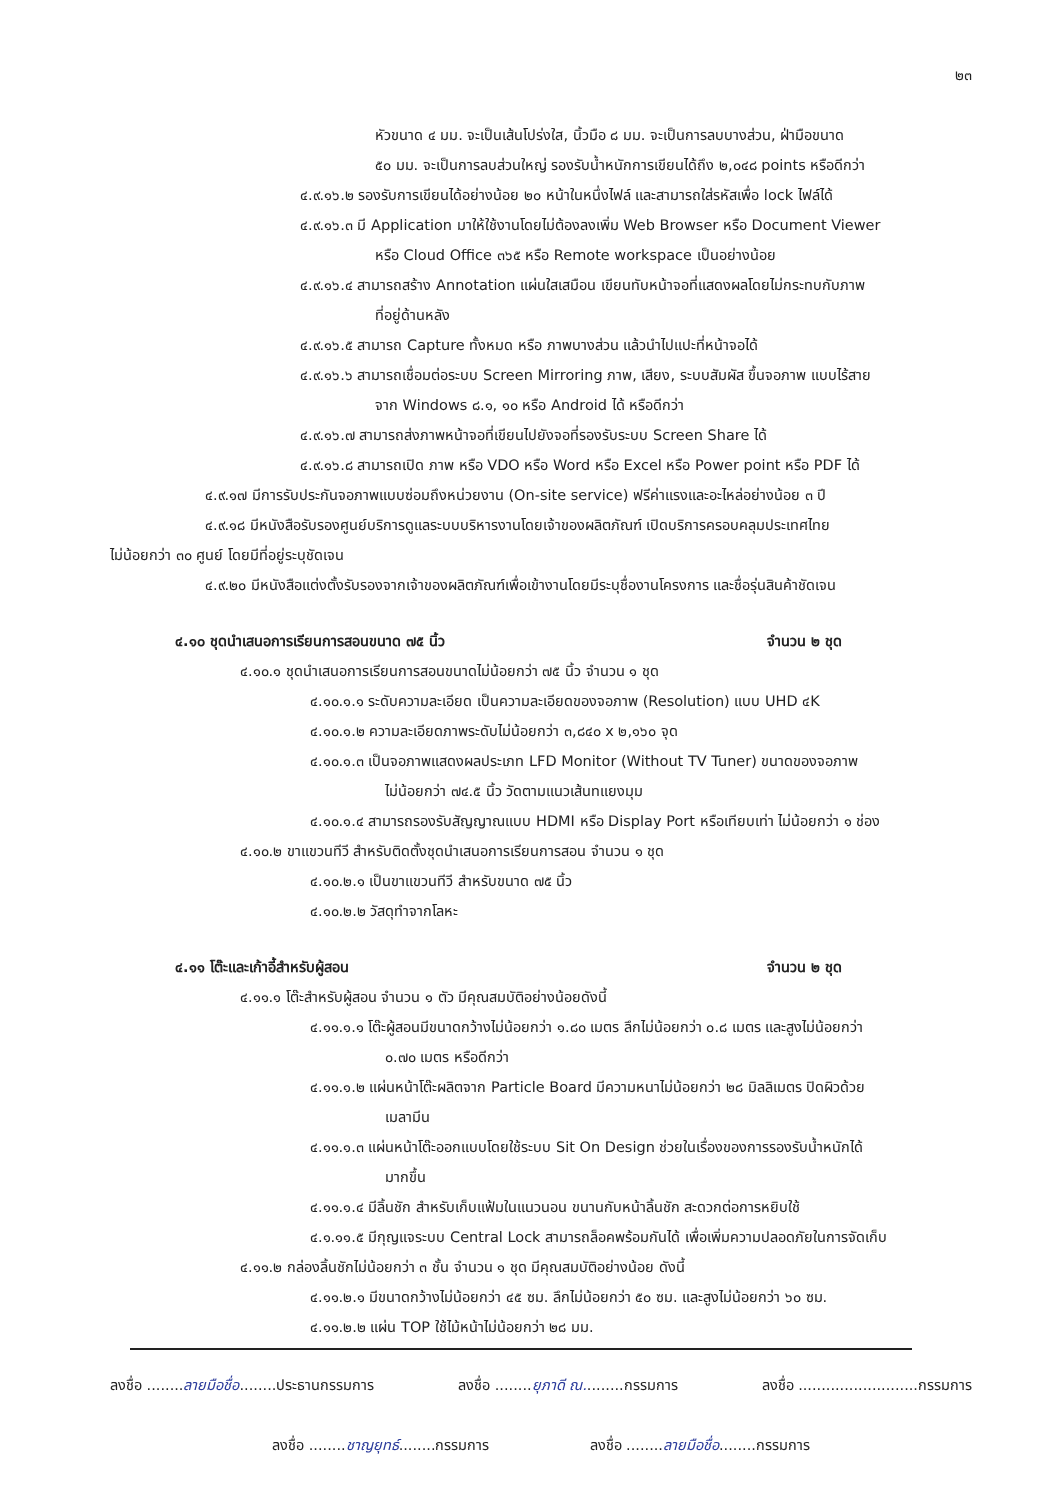๒๓
หัวขนาด ๔ มม. จะเป็นเส้นโปร่งใส, นิ้วมือ ๘ มม. จะเป็นการลบบางส่วน, ฝ่ามือขนาด
๕๐ มม. จะเป็นการลบส่วนใหญ่ รองรับน้ำหนักการเขียนได้ถึง ๒,๐๔๘ points หรือดีกว่า
๔.๙.๑๖.๒ รองรับการเขียนได้อย่างน้อย ๒๐ หน้าในหนึ่งไฟล์ และสามารถใส่รหัสเพื่อ lock ไฟล์ได้
๔.๙.๑๖.๓ มี Application มาให้ใช้งานโดยไม่ต้องลงเพิ่ม Web Browser หรือ Document Viewer
หรือ Cloud Office ๓๖๕ หรือ Remote workspace เป็นอย่างน้อย
๔.๙.๑๖.๔ สามารถสร้าง Annotation แผ่นใสเสมือน เขียนทับหน้าจอที่แสดงผลโดยไม่กระทบกับภาพ
ที่อยู่ด้านหลัง
๔.๙.๑๖.๕ สามารถ Capture ทั้งหมด หรือ ภาพบางส่วน แล้วนำไปแปะที่หน้าจอได้
๔.๙.๑๖.๖ สามารถเชื่อมต่อระบบ Screen Mirroring ภาพ, เสียง, ระบบสัมผัส ขึ้นจอภาพ แบบไร้สาย
จาก Windows ๘.๑, ๑๐ หรือ Android ได้ หรือดีกว่า
๔.๙.๑๖.๗ สามารถส่งภาพหน้าจอที่เขียนไปยังจอที่รองรับระบบ Screen Share ได้
๔.๙.๑๖.๘ สามารถเปิด ภาพ หรือ VDO หรือ Word หรือ Excel หรือ Power point หรือ PDF ได้
๔.๙.๑๗ มีการรับประกันจอภาพแบบซ่อมถึงหน่วยงาน (On-site service) ฟรีค่าแรงและอะไหล่อย่างน้อย ๓ ปี
๔.๙.๑๘ มีหนังสือรับรองศูนย์บริการดูแลระบบบริหารงานโดยเจ้าของผลิตภัณฑ์ เปิดบริการครอบคลุมประเทศไทย
ไม่น้อยกว่า ๓๐ ศูนย์ โดยมีที่อยู่ระบุชัดเจน
๔.๙.๒๐ มีหนังสือแต่งตั้งรับรองจากเจ้าของผลิตภัณฑ์เพื่อเข้างานโดยมีระบุชื่องานโครงการ และชื่อรุ่นสินค้าชัดเจน
๔.๑๐ ชุดนำเสนอการเรียนการสอนขนาด ๗๕ นิ้ว จำนวน ๒ ชุด
๔.๑๐.๑ ชุดนำเสนอการเรียนการสอนขนาดไม่น้อยกว่า ๗๕ นิ้ว จำนวน ๑ ชุด
๔.๑๐.๑.๑ ระดับความละเอียด เป็นความละเอียดของจอภาพ (Resolution) แบบ UHD ๔K
๔.๑๐.๑.๒ ความละเอียดภาพระดับไม่น้อยกว่า ๓,๘๔๐ x ๒,๑๖๐ จุด
๔.๑๐.๑.๓ เป็นจอภาพแสดงผลประเภท LFD Monitor (Without TV Tuner) ขนาดของจอภาพ
ไม่น้อยกว่า ๗๔.๕ นิ้ว วัดตามแนวเส้นทแยงมุม
๔.๑๐.๑.๔ สามารถรองรับสัญญาณแบบ HDMI หรือ Display Port หรือเทียบเท่า ไม่น้อยกว่า ๑ ช่อง
๔.๑๐.๒ ขาแขวนทีวี สำหรับติดตั้งชุดนำเสนอการเรียนการสอน จำนวน ๑ ชุด
๔.๑๐.๒.๑ เป็นขาแขวนทีวี สำหรับขนาด ๗๕ นิ้ว
๔.๑๐.๒.๒ วัสดุทำจากโลหะ
๔.๑๑ โต๊ะและเก้าอี้สำหรับผู้สอน จำนวน ๒ ชุด
๔.๑๑.๑ โต๊ะสำหรับผู้สอน จำนวน ๑ ตัว มีคุณสมบัติอย่างน้อยดังนี้
๔.๑๑.๑.๑ โต๊ะผู้สอนมีขนาดกว้างไม่น้อยกว่า ๑.๘๐ เมตร ลึกไม่น้อยกว่า ๐.๘ เมตร และสูงไม่น้อยกว่า
๐.๗๐ เมตร หรือดีกว่า
๔.๑๑.๑.๒ แผ่นหน้าโต๊ะผลิตจาก Particle Board มีความหนาไม่น้อยกว่า ๒๘ มิลลิเมตร ปิดผิวด้วย
เมลามีน
๔.๑๑.๑.๓ แผ่นหน้าโต๊ะออกแบบโดยใช้ระบบ Sit On Design ช่วยในเรื่องของการรองรับน้ำหนักได้
มากขึ้น
๔.๑๑.๑.๔ มีลิ้นชัก สำหรับเก็บแฟ้มในแนวนอน ขนานกับหน้าลิ้นชัก สะดวกต่อการหยิบใช้
๔.๑.๑๑.๕ มีกุญแจระบบ Central Lock สามารถล็อคพร้อมกันได้ เพื่อเพิ่มความปลอดภัยในการจัดเก็บ
๔.๑๑.๒ กล่องลิ้นชักไม่น้อยกว่า ๓ ชั้น จำนวน ๑ ชุด มีคุณสมบัติอย่างน้อย ดังนี้
๔.๑๑.๒.๑ มีขนาดกว้างไม่น้อยกว่า ๔๕ ซม. ลึกไม่น้อยกว่า ๕๐ ซม. และสูงไม่น้อยกว่า ๖๐ ซม.
๔.๑๑.๒.๒ แผ่น TOP ใช้ไม้หน้าไม่น้อยกว่า ๒๘ มม.
ลงชื่อ ........ลายมือชื่อ........ประธานกรรมการ ลงชื่อ ........ยุภาดี ณ.........กรรมการ ลงชื่อ ..........................กรรมการ
ลงชื่อ ........ชาญยุทธ์........กรรมการ ลงชื่อ ........ลายมือชื่อ........กรรมการ